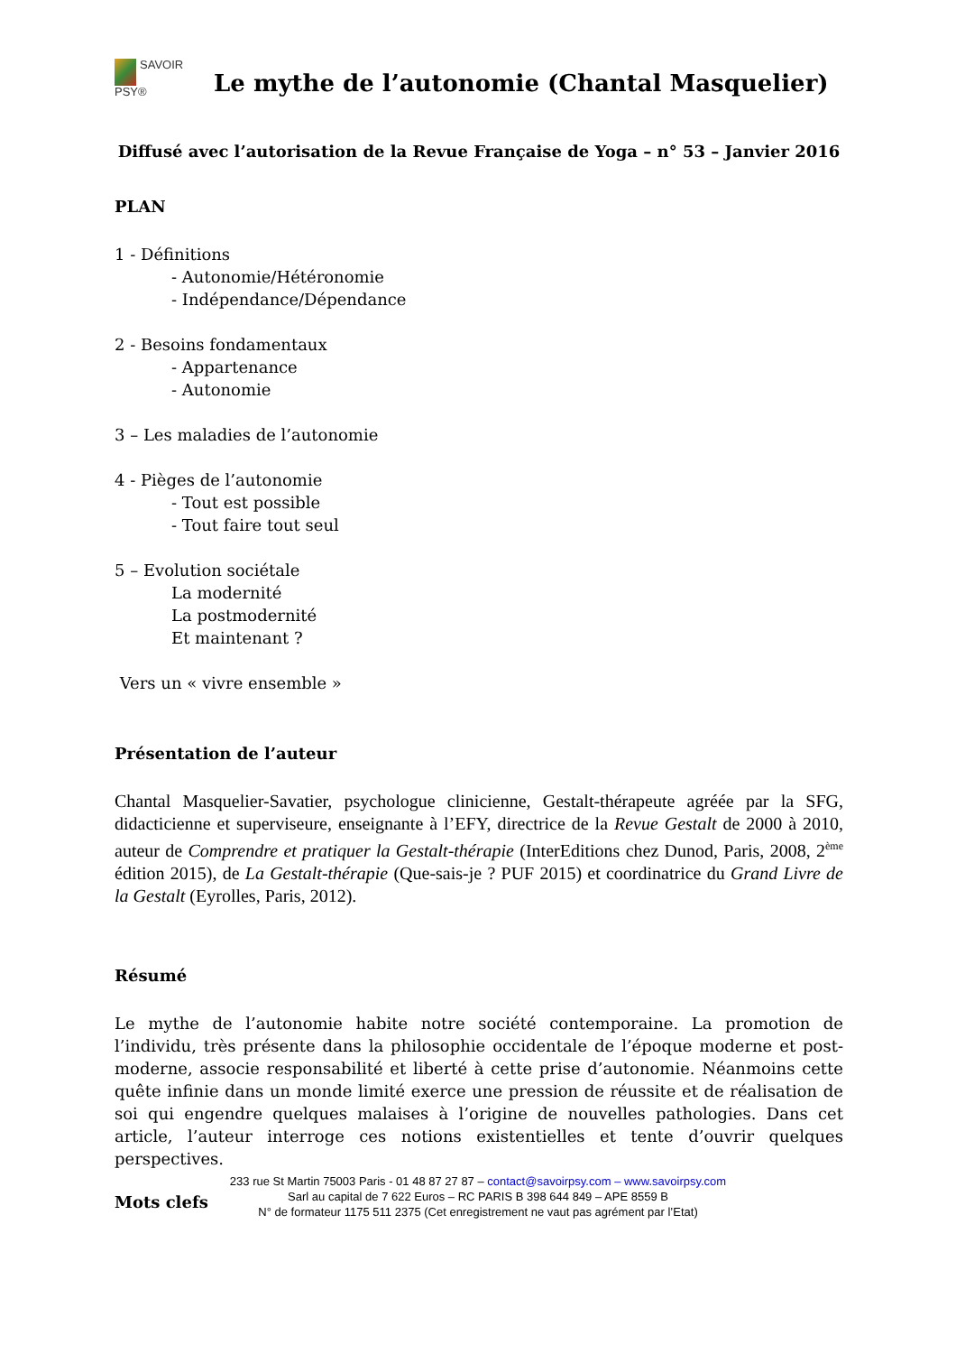SAVOIR
PSY®
Le mythe de l’autonomie (Chantal Masquelier)
Diffusé avec l’autorisation de la Revue Française de Yoga – n° 53 – Janvier 2016
PLAN
1 - Définitions
- Autonomie/Hétéronomie
- Indépendance/Dépendance
2 - Besoins fondamentaux
- Appartenance
- Autonomie
3 – Les maladies de l’autonomie
4 - Pièges de l’autonomie
- Tout est possible
- Tout faire tout seul
5 – Evolution sociétale
La modernité
La postmodernité
Et maintenant ?
Vers un « vivre ensemble »
Présentation de l’auteur
Chantal Masquelier-Savatier, psychologue clinicienne, Gestalt-thérapeute agréée par la SFG, didacticienne et superviseure, enseignante à l’EFY, directrice de la Revue Gestalt de 2000 à 2010, auteur de Comprendre et pratiquer la Gestalt-thérapie (InterEditions chez Dunod, Paris, 2008, 2<sup>ème</sup> édition 2015), de La Gestalt-thérapie (Que-sais-je ? PUF 2015) et coordinatrice du Grand Livre de la Gestalt (Eyrolles, Paris, 2012).
Résumé
Le mythe de l’autonomie habite notre société contemporaine. La promotion de l’individu, très présente dans la philosophie occidentale de l’époque moderne et post-moderne, associe responsabilité et liberté à cette prise d’autonomie. Néanmoins cette quête infinie dans un monde limité exerce une pression de réussite et de réalisation de soi qui engendre quelques malaises à l’origine de nouvelles pathologies. Dans cet article, l’auteur interroge ces notions existentielles et tente d’ouvrir quelques perspectives.
Mots clefs
233 rue St Martin 75003 Paris - 01 48 87 27 87 – contact@savoirpsy.com – www.savoirpsy.com
Sarl au capital de 7 622 Euros – RC PARIS B 398 644 849 – APE 8559 B
N° de formateur 1175 511 2375 (Cet enregistrement ne vaut pas agrément par l’Etat)